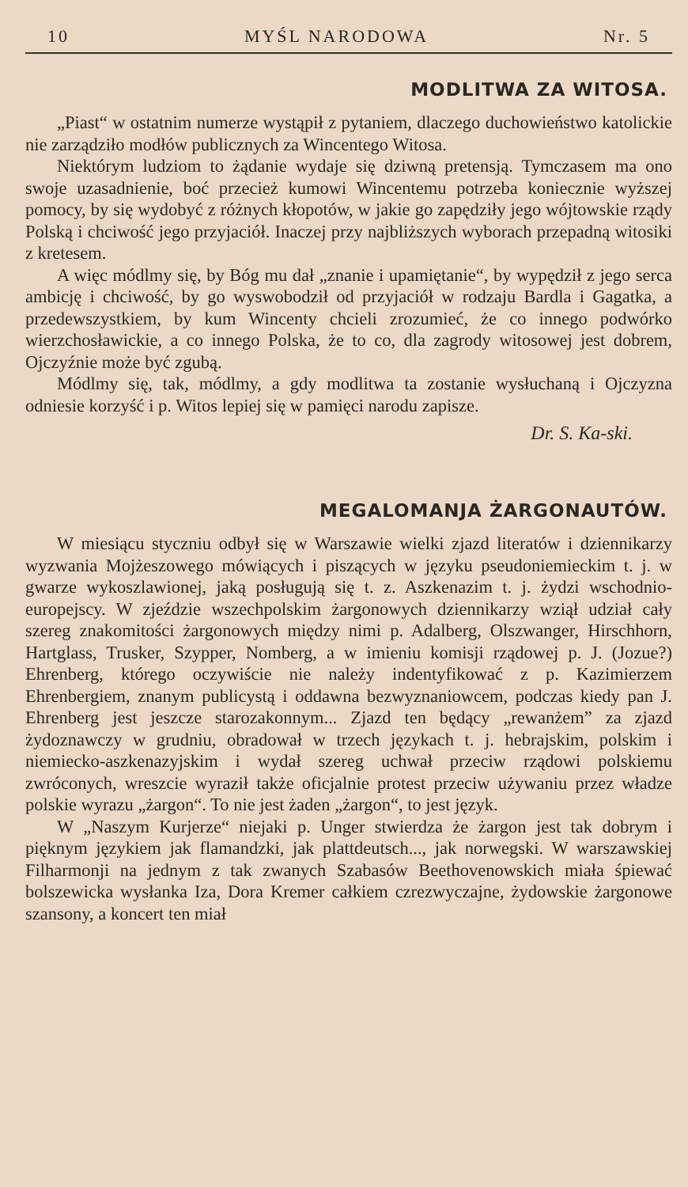10 MYŚL NARODOWA Nr. 5
MODLITWA ZA WITOSA.
„Piast“ w ostatnim numerze wystąpił z pytaniem, dlaczego duchowieństwo katolickie nie zarządziło modłów publicznych za Wincentego Witosa.
Niektórym ludziom to żądanie wydaje się dziwną pretensją. Tymczasem ma ono swoje uzasadnienie, boć przecież kumowi Wincentemu potrzeba koniecznie wyższej pomocy, by się wydobyć z różnych kłopotów, w jakie go zapędziły jego wójtowskie rządy Polską i chciwość jego przyjaciół. Inaczej przy najbliższych wyborach przepadną witosiki z kretesem.
A więc módlmy się, by Bóg mu dał „znanie i upamiętanie“, by wypędził z jego serca ambicję i chciwość, by go wyswobodził od przyjaciół w rodzaju Bardla i Gagatka, a przedewszystkiem, by kum Wincenty chcieli zrozumieć, że co innego podwórko wierzchosławickie, a co innego Polska, że to co, dla zagrody witosowej jest dobrem, Ojczyźnie może być zgubą.
Módlmy się, tak, módlmy, a gdy modlitwa ta zostanie wysłuchaną i Ojczyzna odniesie korzyść i p. Witos lepiej się w pamięci narodu zapisze.
Dr. S. Ka-ski.
MEGALOMANJA ŻARGONAUTÓW.
W miesiącu styczniu odbył się w Warszawie wielki zjazd literatów i dziennikarzy wyzwania Mojżeszowego mówiących i piszących w języku pseudoniemieckim t. j. w gwarze wykoszlawionej, jaką posługują się t. z. Aszkenazim t. j. żydzi wschodnio-europejscy. W zjeździe wszechpolskim żargonowych dziennikarzy wziął udział cały szereg znakomitości żargonowych między nimi p. Adalberg, Olszwanger, Hirschhorn, Hartglass, Trusker, Szypper, Nomberg, a w imieniu komisji rządowej p. J. (Jozue?) Ehrenberg, którego oczywiście nie należy indentyfikować z p. Kazimierzem Ehrenbergiem, znanym publicystą i oddawna bezwyznaniowcem, podczas kiedy pan J. Ehrenberg jest jeszcze starozakonnym... Zjazd ten będący „rewanżem” za zjazd żydoznawczy w grudniu, obradował w trzech językach t. j. hebrajskim, polskim i niemiecko-aszkenazyjskim i wydał szereg uchwał przeciw rządowi polskiemu zwróconych, wreszcie wyraził także oficjalnie protest przeciw używaniu przez władze polskie wyrazu „żargon“. To nie jest żaden „żargon“, to jest język.
W „Naszym Kurjerze“ niejaki p. Unger stwierdza że żargon jest tak dobrym i pięknym językiem jak flamandzki, jak plattdeutsch..., jak norwegski. W warszawskiej Filharmonji na jednym z tak zwanych Szabasów Beethovenowskich miała śpiewać bolszewicka wysłanka Iza, Dora Kremer całkiem czrezwyczajne, żydowskie żargonowe szansony, a koncert ten miał